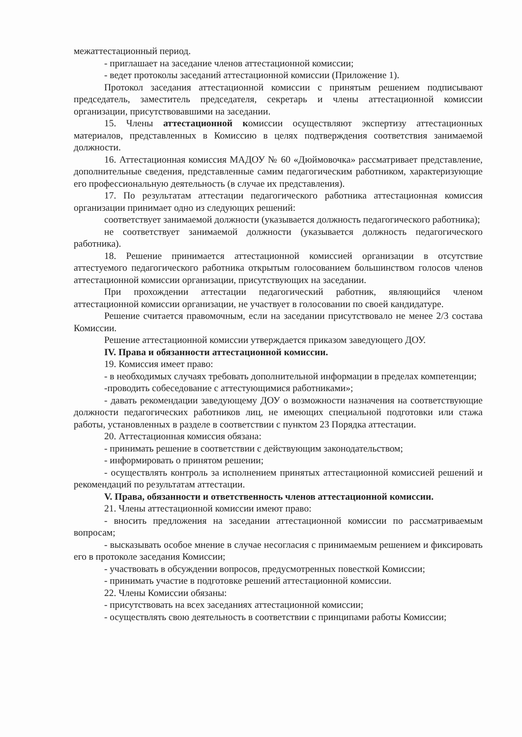межаттестационный период.
- приглашает на заседание членов аттестационной комиссии;
- ведет протоколы заседаний аттестационной комиссии (Приложение 1).
Протокол заседания аттестационной комиссии с принятым решением подписывают председатель, заместитель председателя, секретарь и члены аттестационной комиссии организации, присутствовавшими на заседании.
15. Члены аттестационной комиссии осуществляют экспертизу аттестационных материалов, представленных в Комиссию в целях подтверждения соответствия занимаемой должности.
16. Аттестационная комиссия МАДОУ № 60 «Дюймовочка» рассматривает представление, дополнительные сведения, представленные самим педагогическим работником, характеризующие его профессиональную деятельность (в случае их представления).
17. По результатам аттестации педагогического работника аттестационная комиссия организации принимает одно из следующих решений:
соответствует занимаемой должности (указывается должность педагогического работника);
не соответствует занимаемой должности (указывается должность педагогического работника).
18. Решение принимается аттестационной комиссией организации в отсутствие аттестуемого педагогического работника открытым голосованием большинством голосов членов аттестационной комиссии организации, присутствующих на заседании.
При прохождении аттестации педагогический работник, являющийся членом аттестационной комиссии организации, не участвует в голосовании по своей кандидатуре.
Решение считается правомочным, если на заседании присутствовало не менее 2/3 состава Комиссии.
Решение аттестационной комиссии утверждается приказом заведующего ДОУ.
IV. Права и обязанности аттестационной комиссии.
19. Комиссия имеет право:
- в необходимых случаях требовать дополнительной информации в пределах компетенции;
-проводить собеседование с аттестующимися работниками»;
- давать рекомендации заведующему ДОУ о возможности назначения на соответствующие должности педагогических работников лиц, не имеющих специальной подготовки или стажа работы, установленных в разделе в соответствии с пунктом 23 Порядка аттестации.
20. Аттестационная комиссия обязана:
- принимать решение в соответствии с действующим законодательством;
- информировать о принятом решении;
- осуществлять контроль за исполнением принятых аттестационной комиссией решений и рекомендаций по результатам аттестации.
V. Права, обязанности и ответственность членов аттестационной комиссии.
21. Члены аттестационной комиссии имеют право:
- вносить предложения на заседании аттестационной комиссии по рассматриваемым вопросам;
- высказывать особое мнение в случае несогласия с принимаемым решением и фиксировать его в протоколе заседания Комиссии;
- участвовать в обсуждении вопросов, предусмотренных повесткой Комиссии;
- принимать участие в подготовке решений аттестационной комиссии.
22. Члены Комиссии обязаны:
- присутствовать на всех заседаниях аттестационной комиссии;
- осуществлять свою деятельность в соответствии с принципами работы Комиссии;